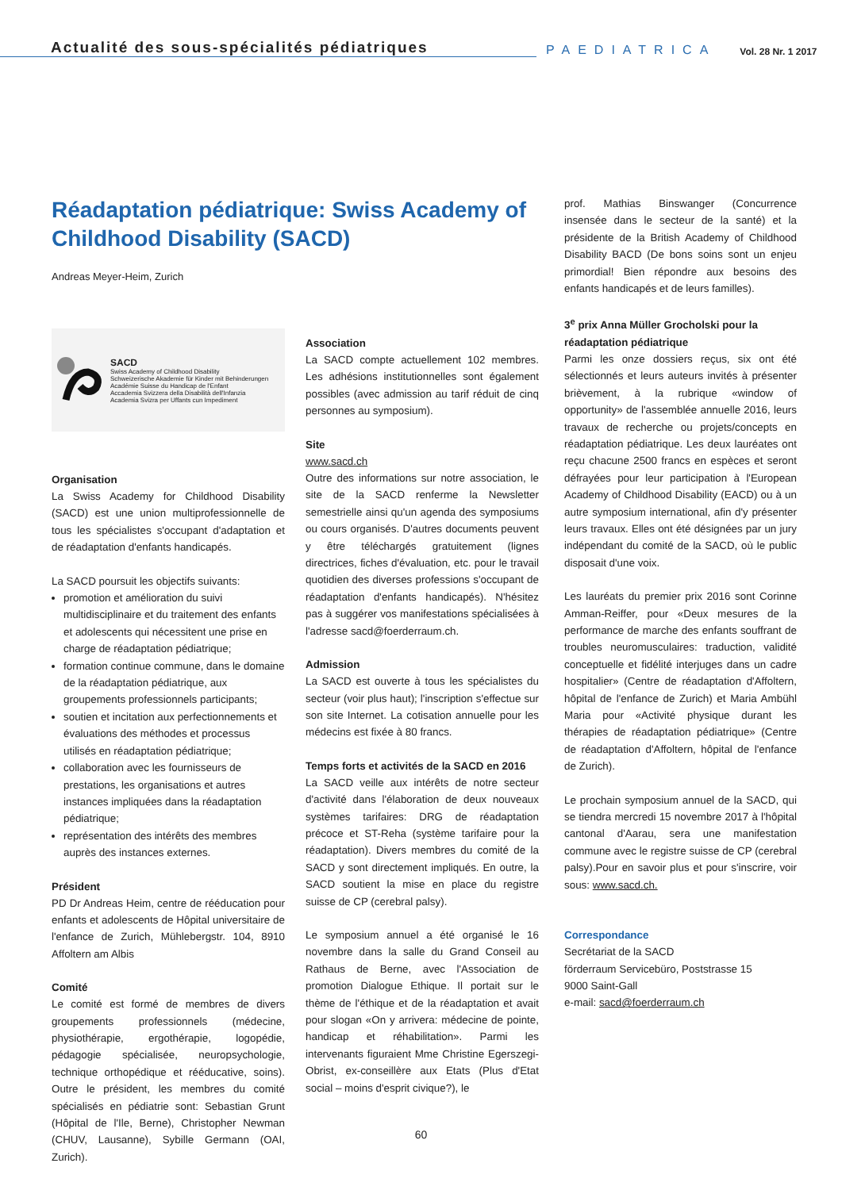Actualité des sous-spécialités pédiatriques
PAEDIATRICA
Vol. 28 Nr. 1 2017
Réadaptation pédiatrique: Swiss Academy of Childhood Disability (SACD)
Andreas Meyer-Heim, Zurich
SACD
Swiss Academy of Childhood Disability
Schweizerische Akademie für Kinder mit Behinderungen
Académie Suisse du Handicap de l'Enfant
Accademia Svizzera della Disabilità dell'Infanzia
Academia Svizra per Uffants cun Impediment
Organisation
La Swiss Academy for Childhood Disability (SACD) est une union multiprofessionnelle de tous les spécialistes s'occupant d'adaptation et de réadaptation d'enfants handicapés.
La SACD poursuit les objectifs suivants:
promotion et amélioration du suivi multidisciplinaire et du traitement des enfants et adolescents qui nécessitent une prise en charge de réadaptation pédiatrique;
formation continue commune, dans le domaine de la réadaptation pédiatrique, aux groupements professionnels participants;
soutien et incitation aux perfectionnements et évaluations des méthodes et processus utilisés en réadaptation pédiatrique;
collaboration avec les fournisseurs de prestations, les organisations et autres instances impliquées dans la réadaptation pédiatrique;
représentation des intérêts des membres auprès des instances externes.
Président
PD Dr Andreas Heim, centre de rééducation pour enfants et adolescents de Hôpital universitaire de l'enfance de Zurich, Mühlebergstr. 104, 8910 Affoltern am Albis
Comité
Le comité est formé de membres de divers groupements professionnels (médecine, physiothérapie, ergothérapie, logopédie, pédagogie spécialisée, neuropsychologie, technique orthopédique et rééducative, soins). Outre le président, les membres du comité spécialisés en pédiatrie sont: Sebastian Grunt (Hôpital de l'Ile, Berne), Christopher Newman (CHUV, Lausanne), Sybille Germann (OAI, Zurich).
Association
La SACD compte actuellement 102 membres. Les adhésions institutionnelles sont également possibles (avec admission au tarif réduit de cinq personnes au symposium).
Site
www.sacd.ch
Outre des informations sur notre association, le site de la SACD renferme la Newsletter semestrielle ainsi qu'un agenda des symposiums ou cours organisés. D'autres documents peuvent y être téléchargés gratuitement (lignes directrices, fiches d'évaluation, etc. pour le travail quotidien des diverses professions s'occupant de réadaptation d'enfants handicapés). N'hésitez pas à suggérer vos manifestations spécialisées à l'adresse sacd@foerderraum.ch.
Admission
La SACD est ouverte à tous les spécialistes du secteur (voir plus haut); l'inscription s'effectue sur son site Internet. La cotisation annuelle pour les médecins est fixée à 80 francs.
Temps forts et activités de la SACD en 2016
La SACD veille aux intérêts de notre secteur d'activité dans l'élaboration de deux nouveaux systèmes tarifaires: DRG de réadaptation précoce et ST-Reha (système tarifaire pour la réadaptation). Divers membres du comité de la SACD y sont directement impliqués. En outre, la SACD soutient la mise en place du registre suisse de CP (cerebral palsy).
Le symposium annuel a été organisé le 16 novembre dans la salle du Grand Conseil au Rathaus de Berne, avec l'Association de promotion Dialogue Ethique. Il portait sur le thème de l'éthique et de la réadaptation et avait pour slogan «On y arrivera: médecine de pointe, handicap et réhabilitation». Parmi les intervenants figuraient Mme Christine Egerszegi-Obrist, ex-conseillère aux Etats (Plus d'Etat social – moins d'esprit civique?), le
prof. Mathias Binswanger (Concurrence insensée dans le secteur de la santé) et la présidente de la British Academy of Childhood Disability BACD (De bons soins sont un enjeu primordial! Bien répondre aux besoins des enfants handicapés et de leurs familles).
3<sup>e</sup> prix Anna Müller Grocholski pour la réadaptation pédiatrique
Parmi les onze dossiers reçus, six ont été sélectionnés et leurs auteurs invités à présenter brièvement, à la rubrique «window of opportunity» de l'assemblée annuelle 2016, leurs travaux de recherche ou projets/concepts en réadaptation pédiatrique. Les deux lauréates ont reçu chacune 2500 francs en espèces et seront défrayées pour leur participation à l'European Academy of Childhood Disability (EACD) ou à un autre symposium international, afin d'y présenter leurs travaux. Elles ont été désignées par un jury indépendant du comité de la SACD, où le public disposait d'une voix.
Les lauréats du premier prix 2016 sont Corinne Amman-Reiffer, pour «Deux mesures de la performance de marche des enfants souffrant de troubles neuromusculaires: traduction, validité conceptuelle et fidélité interjuges dans un cadre hospitalier» (Centre de réadaptation d'Affoltern, hôpital de l'enfance de Zurich) et Maria Ambühl Maria pour «Activité physique durant les thérapies de réadaptation pédiatrique» (Centre de réadaptation d'Affoltern, hôpital de l'enfance de Zurich).
Le prochain symposium annuel de la SACD, qui se tiendra mercredi 15 novembre 2017 à l'hôpital cantonal d'Aarau, sera une manifestation commune avec le registre suisse de CP (cerebral palsy).Pour en savoir plus et pour s'inscrire, voir sous: www.sacd.ch.
Correspondance
Secrétariat de la SACD
förderraum Servicebüro, Poststrasse 15
9000 Saint-Gall
e-mail: sacd@foerderraum.ch
60